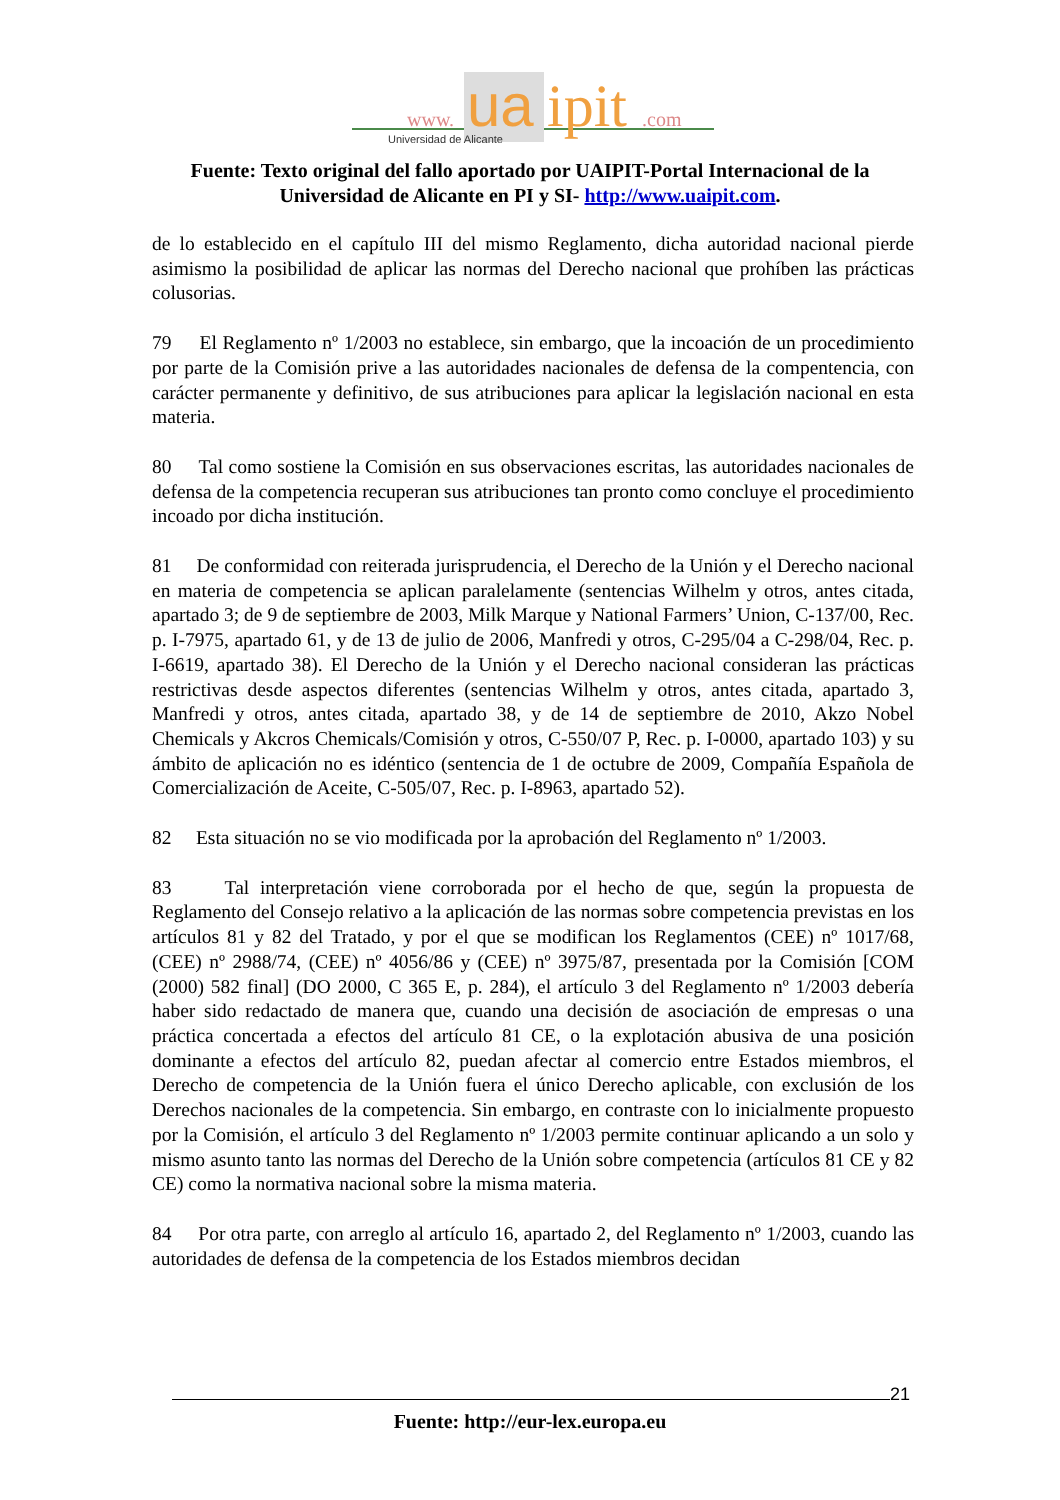www.
ua
ipit
.com
Universidad de Alicante
Fuente: Texto original del fallo aportado por UAIPIT-Portal Internacional de la Universidad de Alicante en PI y SI- http://www.uaipit.com.
de lo establecido en el capítulo III del mismo Reglamento, dicha autoridad nacional pierde asimismo la posibilidad de aplicar las normas del Derecho nacional que prohíben las prácticas colusorias.
79 El Reglamento nº 1/2003 no establece, sin embargo, que la incoación de un procedimiento por parte de la Comisión prive a las autoridades nacionales de defensa de la compentencia, con carácter permanente y definitivo, de sus atribuciones para aplicar la legislación nacional en esta materia.
80 Tal como sostiene la Comisión en sus observaciones escritas, las autoridades nacionales de defensa de la competencia recuperan sus atribuciones tan pronto como concluye el procedimiento incoado por dicha institución.
81 De conformidad con reiterada jurisprudencia, el Derecho de la Unión y el Derecho nacional en materia de competencia se aplican paralelamente (sentencias Wilhelm y otros, antes citada, apartado 3; de 9 de septiembre de 2003, Milk Marque y National Farmers’ Union, C-137/00, Rec. p. I-7975, apartado 61, y de 13 de julio de 2006, Manfredi y otros, C-295/04 a C-298/04, Rec. p. I-6619, apartado 38). El Derecho de la Unión y el Derecho nacional consideran las prácticas restrictivas desde aspectos diferentes (sentencias Wilhelm y otros, antes citada, apartado 3, Manfredi y otros, antes citada, apartado 38, y de 14 de septiembre de 2010, Akzo Nobel Chemicals y Akcros Chemicals/Comisión y otros, C-550/07 P, Rec. p. I-0000, apartado 103) y su ámbito de aplicación no es idéntico (sentencia de 1 de octubre de 2009, Compañía Española de Comercialización de Aceite, C-505/07, Rec. p. I-8963, apartado 52).
82 Esta situación no se vio modificada por la aprobación del Reglamento nº 1/2003.
83 Tal interpretación viene corroborada por el hecho de que, según la propuesta de Reglamento del Consejo relativo a la aplicación de las normas sobre competencia previstas en los artículos 81 y 82 del Tratado, y por el que se modifican los Reglamentos (CEE) nº 1017/68, (CEE) nº 2988/74, (CEE) nº 4056/86 y (CEE) nº 3975/87, presentada por la Comisión [COM (2000) 582 final] (DO 2000, C 365 E, p. 284), el artículo 3 del Reglamento nº 1/2003 debería haber sido redactado de manera que, cuando una decisión de asociación de empresas o una práctica concertada a efectos del artículo 81 CE, o la explotación abusiva de una posición dominante a efectos del artículo 82, puedan afectar al comercio entre Estados miembros, el Derecho de competencia de la Unión fuera el único Derecho aplicable, con exclusión de los Derechos nacionales de la competencia. Sin embargo, en contraste con lo inicialmente propuesto por la Comisión, el artículo 3 del Reglamento nº 1/2003 permite continuar aplicando a un solo y mismo asunto tanto las normas del Derecho de la Unión sobre competencia (artículos 81 CE y 82 CE) como la normativa nacional sobre la misma materia.
84 Por otra parte, con arreglo al artículo 16, apartado 2, del Reglamento nº 1/2003, cuando las autoridades de defensa de la competencia de los Estados miembros decidan
21
Fuente: http://eur-lex.europa.eu